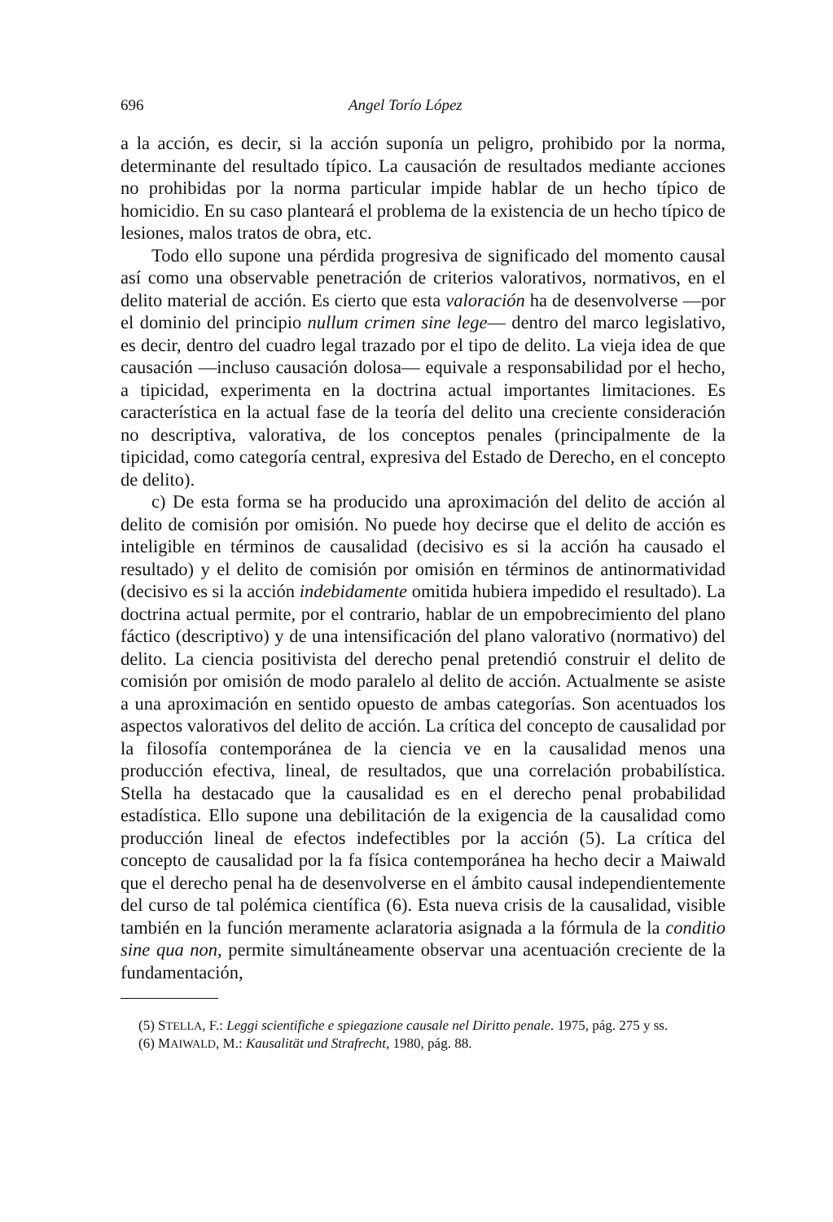696 Angel Torío López
a la acción, es decir, si la acción suponía un peligro, prohibido por la norma, determinante del resultado típico. La causación de resultados mediante acciones no prohibidas por la norma particular impide hablar de un hecho típico de homicidio. En su caso planteará el problema de la existencia de un hecho típico de lesiones, malos tratos de obra, etc.
Todo ello supone una pérdida progresiva de significado del momento causal así como una observable penetración de criterios valorativos, normativos, en el delito material de acción. Es cierto que esta valoración ha de desenvolverse —por el dominio del principio nullum crimen sine lege— dentro del marco legislativo, es decir, dentro del cuadro legal trazado por el tipo de delito. La vieja idea de que causación —incluso causación dolosa— equivale a responsabilidad por el hecho, a tipicidad, experimenta en la doctrina actual importantes limitaciones. Es característica en la actual fase de la teoría del delito una creciente consideración no descriptiva, valorativa, de los conceptos penales (principalmente de la tipicidad, como categoría central, expresiva del Estado de Derecho, en el concepto de delito).
c) De esta forma se ha producido una aproximación del delito de acción al delito de comisión por omisión. No puede hoy decirse que el delito de acción es inteligible en términos de causalidad (decisivo es si la acción ha causado el resultado) y el delito de comisión por omisión en términos de antinormatividad (decisivo es si la acción indebidamente omitida hubiera impedido el resultado). La doctrina actual permite, por el contrario, hablar de un empobrecimiento del plano fáctico (descriptivo) y de una intensificación del plano valorativo (normativo) del delito. La ciencia positivista del derecho penal pretendió construir el delito de comisión por omisión de modo paralelo al delito de acción. Actualmente se asiste a una aproximación en sentido opuesto de ambas categorías. Son acentuados los aspectos valorativos del delito de acción. La crítica del concepto de causalidad por la filosofía contemporánea de la ciencia ve en la causalidad menos una producción efectiva, lineal, de resultados, que una correlación probabilística. Stella ha destacado que la causalidad es en el derecho penal probabilidad estadística. Ello supone una debilitación de la exigencia de la causalidad como producción lineal de efectos indefectibles por la acción (5). La crítica del concepto de causalidad por la fa física contemporánea ha hecho decir a Maiwald que el derecho penal ha de desenvolverse en el ámbito causal independientemente del curso de tal polémica científica (6). Esta nueva crisis de la causalidad, visible también en la función meramente aclaratoria asignada a la fórmula de la conditio sine qua non, permite simultáneamente observar una acentuación creciente de la fundamentación,
(5) STELLA, F.: Leggi scientifiche e spiegazione causale nel Diritto penale. 1975, pág. 275 y ss.
(6) MAIWALD, M.: Kausalität und Strafrecht, 1980, pág. 88.